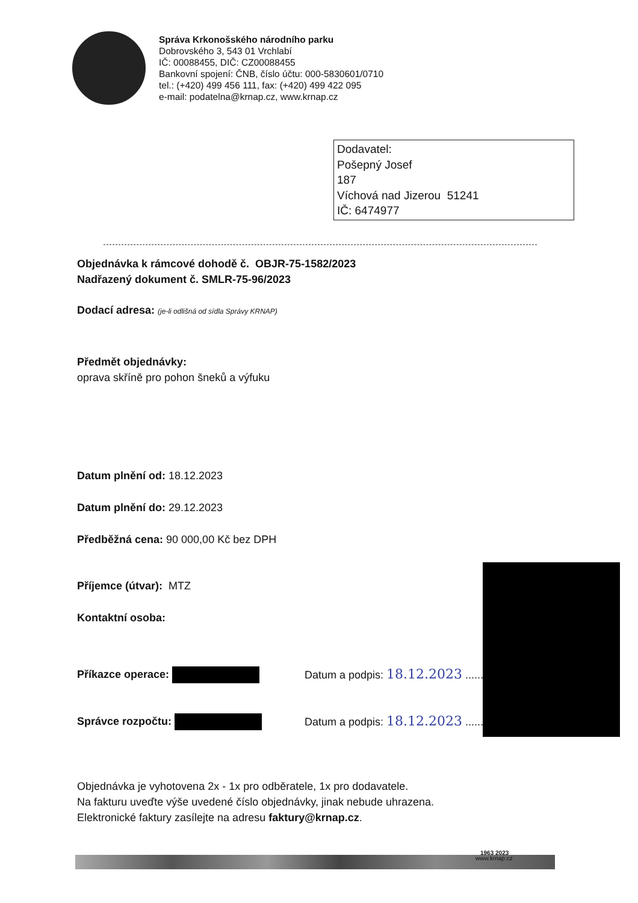Správa Krkonošského národního parku
Dobrovského 3, 543 01 Vrchlabí
IČ: 00088455, DIČ: CZ00088455
Bankovní spojení: ČNB, číslo účtu: 000-5830601/0710
tel.: (+420) 499 456 111, fax: (+420) 499 422 095
e-mail: podatelna@krnap.cz, www.krnap.cz
Dodavatel:
Pošepný Josef
187
Víchová nad Jizerou 51241
IČ: 6474977
Objednávka k rámcové dohodě č. OBJR-75-1582/2023
Nadřazený dokument č. SMLR-75-96/2023
Dodací adresa: (je-li odlišná od sídla Správy KRNAP)
Předmět objednávky:
oprava skříně pro pohon šneků a výfuku
Datum plnění od: 18.12.2023
Datum plnění do: 29.12.2023
Předběžná cena: 90 000,00 Kč bez DPH
Příjemce (útvar): MTZ
Kontaktní osoba:
Příkazce operace: Datum a podpis: 18.12.2023 .....................
Správce rozpočtu: Datum a podpis: 18.12.2023 .....................
Objednávka je vyhotovena 2x - 1x pro odběratele, 1x pro dodavatele.
Na fakturu uveďte výše uvedené číslo objednávky, jinak nebude uhrazena.
Elektronické faktury zasílejte na adresu faktury@krnap.cz.
1963 2023
www.krnap.cz